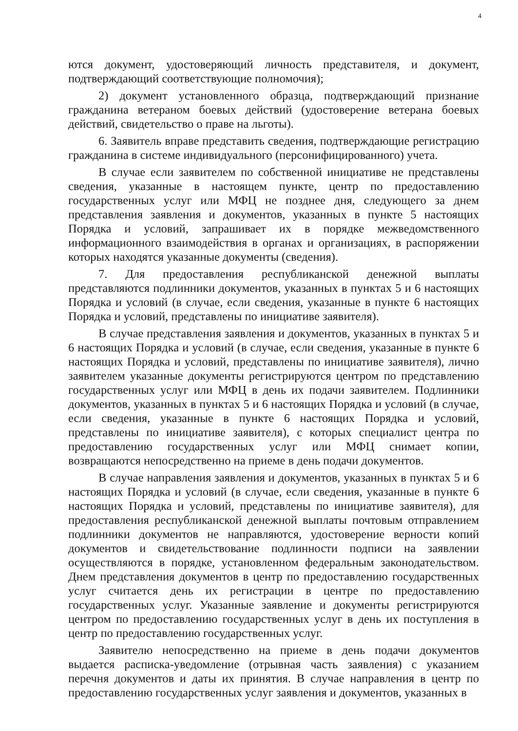4
ются документ, удостоверяющий личность представителя, и документ, подтверждающий соответствующие полномочия);
2) документ установленного образца, подтверждающий признание гражданина ветераном боевых действий (удостоверение ветерана боевых действий, свидетельство о праве на льготы).
6. Заявитель вправе представить сведения, подтверждающие регистрацию гражданина в системе индивидуального (персонифицированного) учета.
В случае если заявителем по собственной инициативе не представлены сведения, указанные в настоящем пункте, центр по предоставлению государственных услуг или МФЦ не позднее дня, следующего за днем представления заявления и документов, указанных в пункте 5 настоящих Порядка и условий, запрашивает их в порядке межведомственного информационного взаимодействия в органах и организациях, в распоряжении которых находятся указанные документы (сведения).
7. Для предоставления республиканской денежной выплаты представляются подлинники документов, указанных в пунктах 5 и 6 настоящих Порядка и условий (в случае, если сведения, указанные в пункте 6 настоящих Порядка и условий, представлены по инициативе заявителя).
В случае представления заявления и документов, указанных в пунктах 5 и 6 настоящих Порядка и условий (в случае, если сведения, указанные в пункте 6 настоящих Порядка и условий, представлены по инициативе заявителя), лично заявителем указанные документы регистрируются центром по представлению государственных услуг или МФЦ в день их подачи заявителем. Подлинники документов, указанных в пунктах 5 и 6 настоящих Порядка и условий (в случае, если сведения, указанные в пункте 6 настоящих Порядка и условий, представлены по инициативе заявителя), с которых специалист центра по предоставлению государственных услуг или МФЦ снимает копии, возвращаются непосредственно на приеме в день подачи документов.
В случае направления заявления и документов, указанных в пунктах 5 и 6 настоящих Порядка и условий (в случае, если сведения, указанные в пункте 6 настоящих Порядка и условий, представлены по инициативе заявителя), для предоставления республиканской денежной выплаты почтовым отправлением подлинники документов не направляются, удостоверение верности копий документов и свидетельствование подлинности подписи на заявлении осуществляются в порядке, установленном федеральным законодательством. Днем представления документов в центр по предоставлению государственных услуг считается день их регистрации в центре по предоставлению государственных услуг. Указанные заявление и документы регистрируются центром по предоставлению государственных услуг в день их поступления в центр по предоставлению государственных услуг.
Заявителю непосредственно на приеме в день подачи документов выдается расписка-уведомление (отрывная часть заявления) с указанием перечня документов и даты их принятия. В случае направления в центр по предоставлению государственных услуг заявления и документов, указанных в